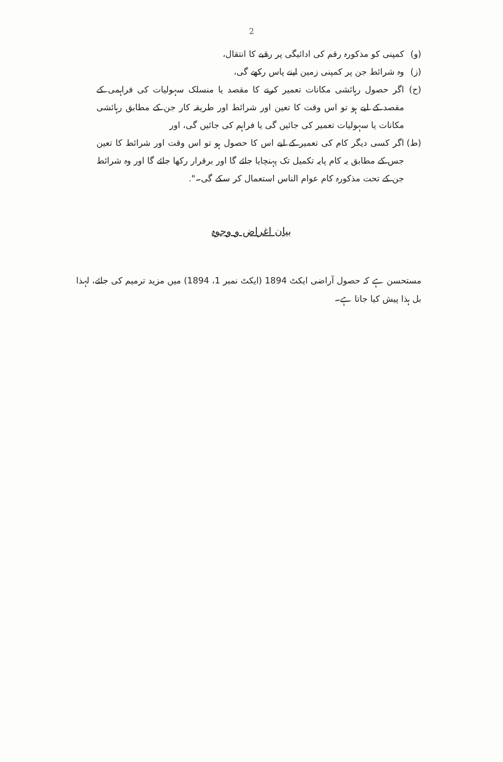2
(و) کمپنی کو مذکورہ رقم کی ادائیگی پر رقبے کا انتقال،
(ز) وہ شرائط جن پر کمپنی زمین اپنے پاس رکھے گی،
(ح) اگر حصول رہائشی مکانات تعمیر کرنے کا مقصد یا منسلک سہولیات کی فراہمی کے مقصد کے لیے ہو تو اس وقت کا تعین اور شرائط اور طریقہ کار جن کے مطابق رہائشی مکانات یا سہولیات تعمیر کی جائیں گی یا فراہم کی جائیں گی، اور
(ط) اگر کسی دیگر کام کی تعمیر کے لیے اس کا حصول ہو تو اس وقت اور شرائط کا تعین جس کے مطابق یہ کام پایہ تکمیل تک پہنچایا جائے گا اور برقرار رکھا جائے گا اور وہ شرائط جن کے تحت مذکورہ کام عوام الناس استعمال کر سکے گی۔".
بیان اغراض و وجوہ
مستحسن ہے کہ حصول آراضی ایکٹ 1894 (ایکٹ نمبر 1، 1894) میں مزید ترمیم کی جائے، لہذا بل ہذا پیش کیا جاتا ہے۔